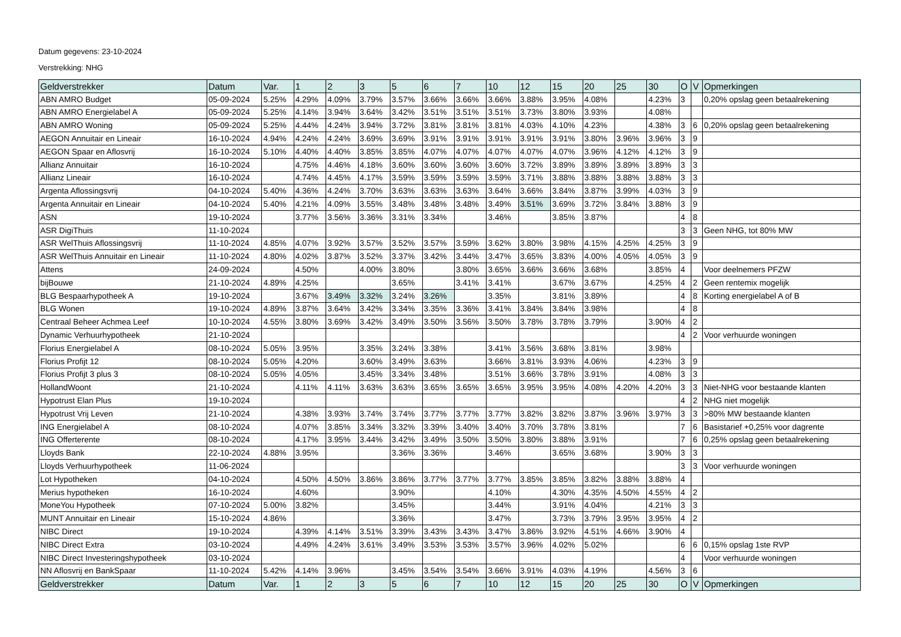Datum gegevens: 23-10-2024
Verstrekking: NHG
| Geldverstrekker | Datum | Var. | 1 | 2 | 3 | 5 | 6 | 7 | 10 | 12 | 15 | 20 | 25 | 30 | O | V | Opmerkingen |
| --- | --- | --- | --- | --- | --- | --- | --- | --- | --- | --- | --- | --- | --- | --- | --- | --- | --- |
| ABN AMRO Budget | 05-09-2024 | 5.25% | 4.29% | 4.09% | 3.79% | 3.57% | 3.66% | 3.66% | 3.66% | 3.88% | 3.95% | 4.08% | | 4.23% | 3 | | 0,20% opslag geen betaalrekening |
| ABN AMRO Energielabel A | 05-09-2024 | 5.25% | 4.14% | 3.94% | 3.64% | 3.42% | 3.51% | 3.51% | 3.51% | 3.73% | 3.80% | 3.93% | | 4.08% | | | |
| ABN AMRO Woning | 05-09-2024 | 5.25% | 4.44% | 4.24% | 3.94% | 3.72% | 3.81% | 3.81% | 3.81% | 4.03% | 4.10% | 4.23% | | 4.38% | 3 | 6 | 0,20% opslag geen betaalrekening |
| AEGON Annuitair en Lineair | 16-10-2024 | 4.94% | 4.24% | 4.24% | 3.69% | 3.69% | 3.91% | 3.91% | 3.91% | 3.91% | 3.91% | 3.80% | 3.96% | 3.96% | 3 | 9 | |
| AEGON Spaar en Aflosvrij | 16-10-2024 | 5.10% | 4.40% | 4.40% | 3.85% | 3.85% | 4.07% | 4.07% | 4.07% | 4.07% | 4.07% | 3.96% | 4.12% | 4.12% | 3 | 9 | |
| Allianz Annuitair | 16-10-2024 | | 4.75% | 4.46% | 4.18% | 3.60% | 3.60% | 3.60% | 3.60% | 3.72% | 3.89% | 3.89% | 3.89% | 3.89% | 3 | 3 | |
| Allianz Lineair | 16-10-2024 | | 4.74% | 4.45% | 4.17% | 3.59% | 3.59% | 3.59% | 3.59% | 3.71% | 3.88% | 3.88% | 3.88% | 3.88% | 3 | 3 | |
| Argenta Aflossingsvrij | 04-10-2024 | 5.40% | 4.36% | 4.24% | 3.70% | 3.63% | 3.63% | 3.63% | 3.64% | 3.66% | 3.84% | 3.87% | 3.99% | 4.03% | 3 | 9 | |
| Argenta Annuitair en Lineair | 04-10-2024 | 5.40% | 4.21% | 4.09% | 3.55% | 3.48% | 3.48% | 3.48% | 3.49% | 3.51% | 3.69% | 3.72% | 3.84% | 3.88% | 3 | 9 | |
| ASN | 19-10-2024 | | 3.77% | 3.56% | 3.36% | 3.31% | 3.34% | | 3.46% | | 3.85% | 3.87% | | | 4 | 8 | |
| ASR DigiThuis | 11-10-2024 | | | | | | | | | | | | | | 3 | 3 | Geen NHG, tot 80% MW |
| ASR WelThuis Aflossingsvrij | 11-10-2024 | 4.85% | 4.07% | 3.92% | 3.57% | 3.52% | 3.57% | 3.59% | 3.62% | 3.80% | 3.98% | 4.15% | 4.25% | 4.25% | 3 | 9 | |
| ASR WelThuis Annuitair en Lineair | 11-10-2024 | 4.80% | 4.02% | 3.87% | 3.52% | 3.37% | 3.42% | 3.44% | 3.47% | 3.65% | 3.83% | 4.00% | 4.05% | 4.05% | 3 | 9 | |
| Attens | 24-09-2024 | | 4.50% | | 4.00% | 3.80% | | 3.80% | 3.65% | 3.66% | 3.66% | 3.68% | | 3.85% | 4 | | Voor deelnemers PFZW |
| bijBouwe | 21-10-2024 | 4.89% | 4.25% | | | 3.65% | | 3.41% | 3.41% | | 3.67% | 3.67% | | 4.25% | 4 | 2 | Geen rentemix mogelijk |
| BLG Bespaarhypotheek A | 19-10-2024 | | 3.67% | 3.49% | 3.32% | 3.24% | 3.26% | | 3.35% | | 3.81% | 3.89% | | | 4 | 8 | Korting energielabel A of B |
| BLG Wonen | 19-10-2024 | 4.89% | 3.87% | 3.64% | 3.42% | 3.34% | 3.35% | 3.36% | 3.41% | 3.84% | 3.84% | 3.98% | | | 4 | 8 | |
| Centraal Beheer Achmea Leef | 10-10-2024 | 4.55% | 3.80% | 3.69% | 3.42% | 3.49% | 3.50% | 3.56% | 3.50% | 3.78% | 3.78% | 3.79% | | 3.90% | 4 | 2 | |
| Dynamic Verhuurhypotheek | 21-10-2024 | | | | | | | | | | | | | | 4 | 2 | Voor verhuurde woningen |
| Florius Energielabel A | 08-10-2024 | 5.05% | 3.95% | | 3.35% | 3.24% | 3.38% | | 3.41% | 3.56% | 3.68% | 3.81% | | 3.98% | | | |
| Florius Profijt 12 | 08-10-2024 | 5.05% | 4.20% | | 3.60% | 3.49% | 3.63% | | 3.66% | 3.81% | 3.93% | 4.06% | | 4.23% | 3 | 9 | |
| Florius Profijt 3 plus 3 | 08-10-2024 | 5.05% | 4.05% | | 3.45% | 3.34% | 3.48% | | 3.51% | 3.66% | 3.78% | 3.91% | | 4.08% | 3 | 3 | |
| HollandWoont | 21-10-2024 | | 4.11% | 4.11% | 3.63% | 3.63% | 3.65% | 3.65% | 3.65% | 3.95% | 3.95% | 4.08% | 4.20% | 4.20% | 3 | 3 | Niet-NHG voor bestaande klanten |
| Hypotrust Elan Plus | 19-10-2024 | | | | | | | | | | | | | | 4 | 2 | NHG niet mogelijk |
| Hypotrust Vrij Leven | 21-10-2024 | | 4.38% | 3.93% | 3.74% | 3.74% | 3.77% | 3.77% | 3.77% | 3.82% | 3.82% | 3.87% | 3.96% | 3.97% | 3 | 3 | >80% MW bestaande klanten |
| ING Energielabel A | 08-10-2024 | | 4.07% | 3.85% | 3.34% | 3.32% | 3.39% | 3.40% | 3.40% | 3.70% | 3.78% | 3.81% | | | 7 | 6 | Basistarief +0,25% voor dagrente |
| ING Offerterente | 08-10-2024 | | 4.17% | 3.95% | 3.44% | 3.42% | 3.49% | 3.50% | 3.50% | 3.80% | 3.88% | 3.91% | | | 7 | 6 | 0,25% opslag geen betaalrekening |
| Lloyds Bank | 22-10-2024 | 4.88% | 3.95% | | | 3.36% | 3.36% | | 3.46% | | 3.65% | 3.68% | | 3.90% | 3 | 3 | |
| Lloyds Verhuurhypotheek | 11-06-2024 | | | | | | | | | | | | | | 3 | 3 | Voor verhuurde woningen |
| Lot Hypotheken | 04-10-2024 | | 4.50% | 4.50% | 3.86% | 3.86% | 3.77% | 3.77% | 3.77% | 3.85% | 3.85% | 3.82% | 3.88% | 3.88% | 4 | | |
| Merius hypotheken | 16-10-2024 | | 4.60% | | | 3.90% | | | 4.10% | | 4.30% | 4.35% | 4.50% | 4.55% | 4 | 2 | |
| MoneYou Hypotheek | 07-10-2024 | 5.00% | 3.82% | | | 3.45% | | | 3.44% | | 3.91% | 4.04% | | 4.21% | 3 | 3 | |
| MUNT Annuitair en Lineair | 15-10-2024 | 4.86% | | | | 3.36% | | | 3.47% | | 3.73% | 3.79% | 3.95% | 3.95% | 4 | 2 | |
| NIBC Direct | 19-10-2024 | | 4.39% | 4.14% | 3.51% | 3.39% | 3.43% | 3.43% | 3.47% | 3.86% | 3.92% | 4.51% | 4.66% | 3.90% | 4 | | |
| NIBC Direct Extra | 03-10-2024 | | 4.49% | 4.24% | 3.61% | 3.49% | 3.53% | 3.53% | 3.57% | 3.96% | 4.02% | 5.02% | | | 6 | 6 | 0,15% opslag 1ste RVP |
| NIBC Direct Investeringshypotheek | 03-10-2024 | | | | | | | | | | | | | | 4 | | Voor verhuurde woningen |
| NN Aflosvrij en BankSpaar | 11-10-2024 | 5.42% | 4.14% | 3.96% | | 3.45% | 3.54% | 3.54% | 3.66% | 3.91% | 4.03% | 4.19% | | 4.56% | 3 | 6 | |
| Geldverstrekker | Datum | Var. | 1 | 2 | 3 | 5 | 6 | 7 | 10 | 12 | 15 | 20 | 25 | 30 | O | V | Opmerkingen |